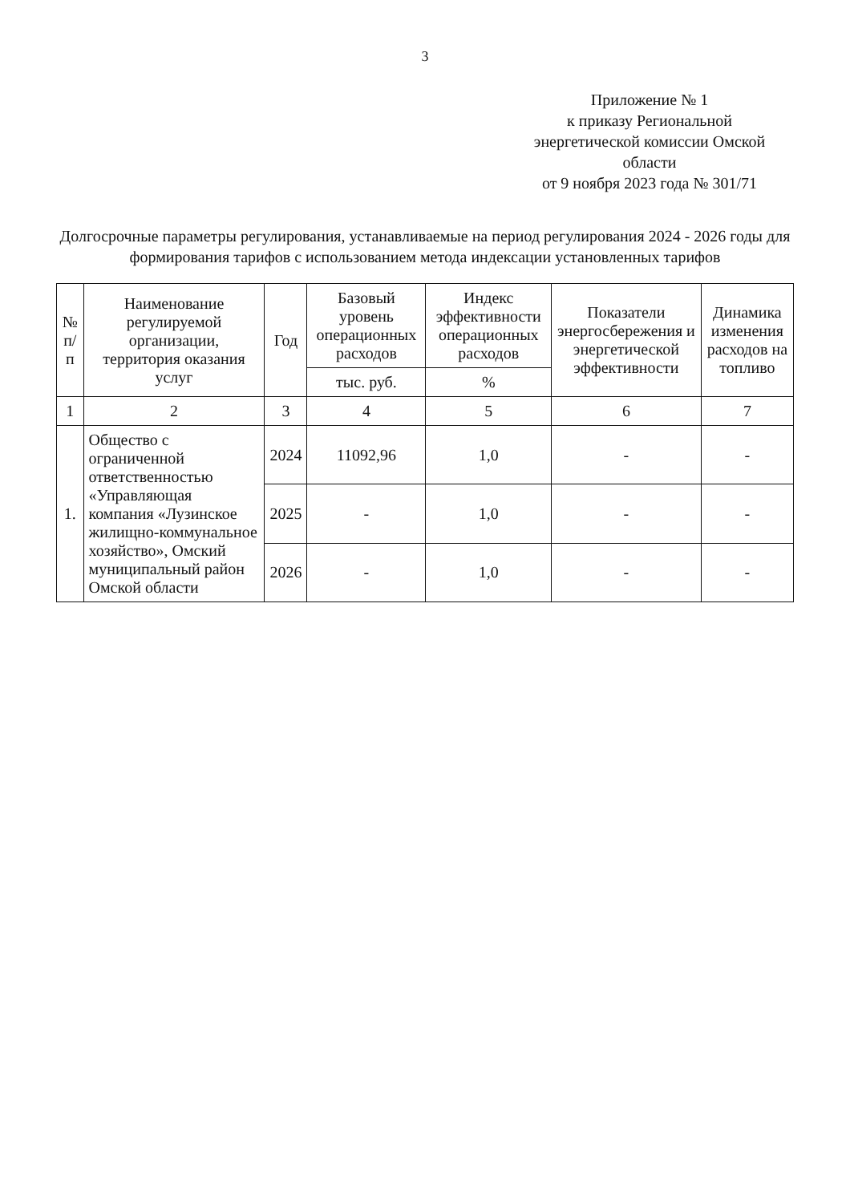3
Приложение № 1
к приказу Региональной
энергетической комиссии Омской области
от 9 ноября 2023 года № 301/71
Долгосрочные параметры регулирования, устанавливаемые на период регулирования 2024 - 2026 годы для формирования тарифов с использованием метода индексации установленных тарифов
| № п/п | Наименование регулируемой организации, территория оказания услуг | Год | Базовый уровень операционных расходов | Индекс эффективности операционных расходов | Показатели энергосбережения и энергетической эффективности | Динамика изменения расходов на топливо |
| --- | --- | --- | --- | --- | --- | --- |
| | | | тыс. руб. | % | | |
| 1 | 2 | 3 | 4 | 5 | 6 | 7 |
| 1. | Общество с ограниченной ответственностью «Управляющая компания «Лузинское жилищно-коммунальное хозяйство», Омский муниципальный район Омской области | 2024 | 11092,96 | 1,0 | - | - |
| | | 2025 | - | 1,0 | - | - |
| | | 2026 | - | 1,0 | - | - |